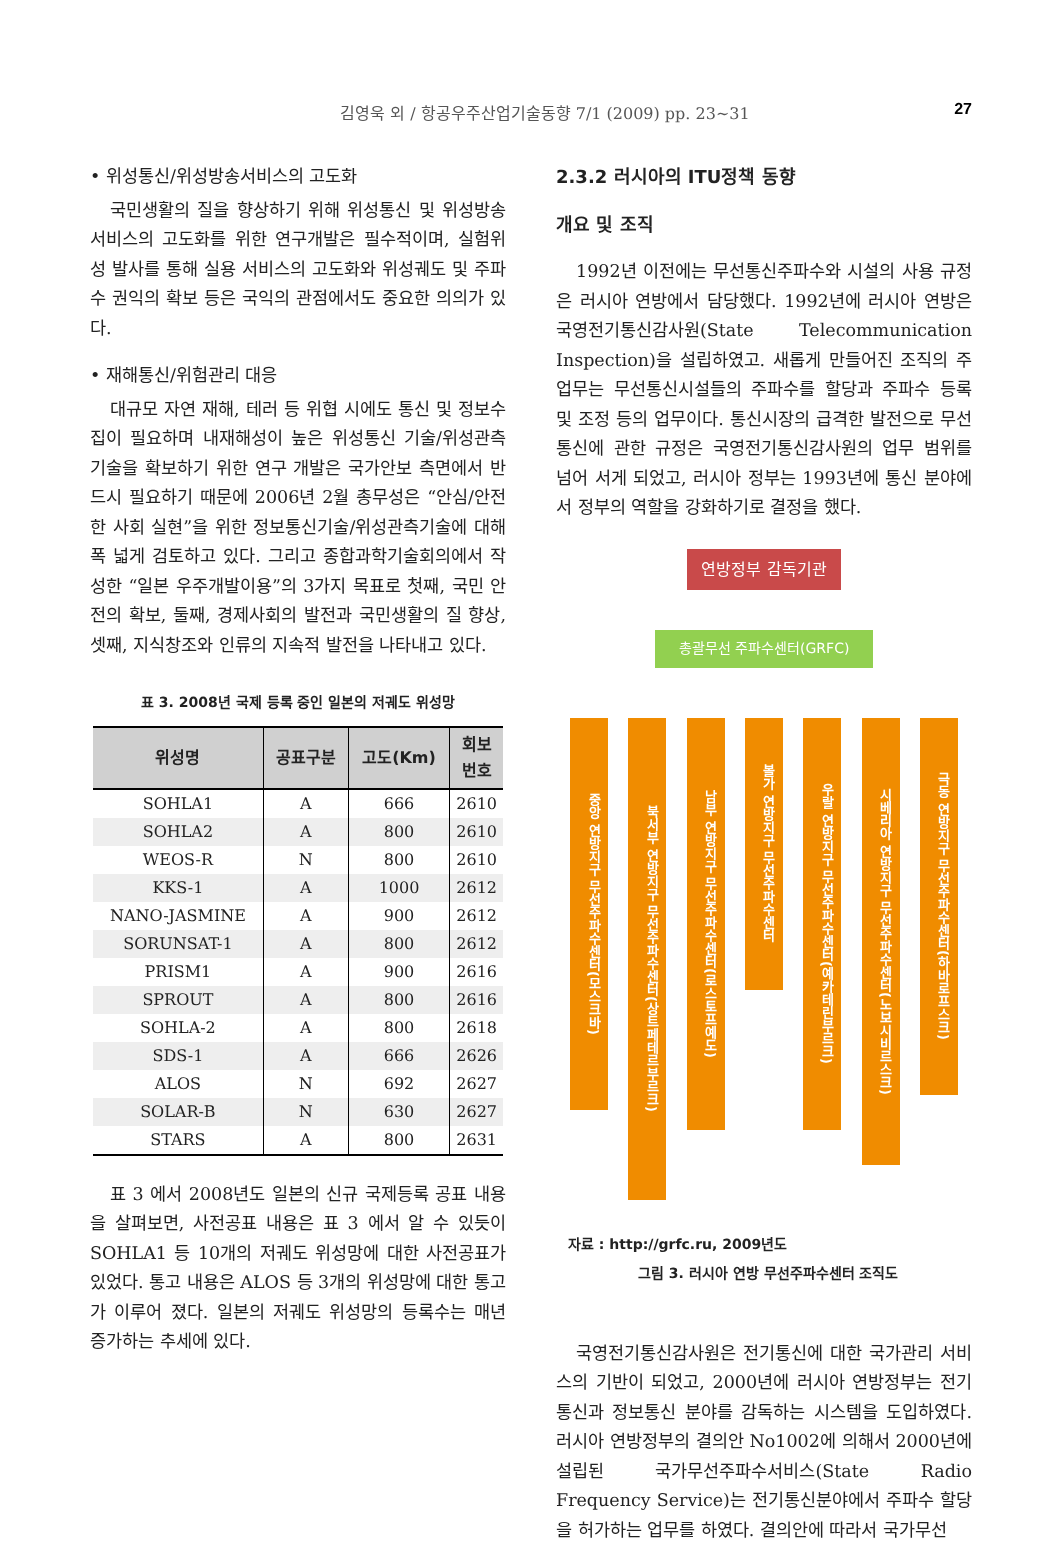김영욱 외 / 항공우주산업기술동향 7/1 (2009) pp. 23~31 27
• 위성통신/위성방송서비스의 고도화
국민생활의 질을 향상하기 위해 위성통신 및 위성방송서비스의 고도화를 위한 연구개발은 필수적이며, 실험위성 발사를 통해 실용 서비스의 고도화와 위성궤도 및 주파수 권익의 확보 등은 국익의 관점에서도 중요한 의의가 있다.
• 재해통신/위험관리 대응
대규모 자연 재해, 테러 등 위협 시에도 통신 및 정보수집이 필요하며 내재해성이 높은 위성통신 기술/위성관측기술을 확보하기 위한 연구 개발은 국가안보 측면에서 반드시 필요하기 때문에 2006년 2월 총무성은 “안심/안전한 사회 실현”을 위한 정보통신기술/위성관측기술에 대해 폭 넓게 검토하고 있다. 그리고 종합과학기술회의에서 작성한 “일본 우주개발이용”의 3가지 목표로 첫째, 국민 안전의 확보, 둘째, 경제사회의 발전과 국민생활의 질 향상, 셋째, 지식창조와 인류의 지속적 발전을 나타내고 있다.
표 3. 2008년 국제 등록 중인 일본의 저궤도 위성망
| 위성명 | 공표구분 | 고도(Km) | 회보 번호 |
| --- | --- | --- | --- |
| SOHLA1 | A | 666 | 2610 |
| SOHLA2 | A | 800 | 2610 |
| WEOS-R | N | 800 | 2610 |
| KKS-1 | A | 1000 | 2612 |
| NANO-JASMINE | A | 900 | 2612 |
| SORUNSAT-1 | A | 800 | 2612 |
| PRISM1 | A | 900 | 2616 |
| SPROUT | A | 800 | 2616 |
| SOHLA-2 | A | 800 | 2618 |
| SDS-1 | A | 666 | 2626 |
| ALOS | N | 692 | 2627 |
| SOLAR-B | N | 630 | 2627 |
| STARS | A | 800 | 2631 |
표 3 에서 2008년도 일본의 신규 국제등록 공표 내용을 살펴보면, 사전공표 내용은 표 3 에서 알 수 있듯이 SOHLA1 등 10개의 저궤도 위성망에 대한 사전공표가 있었다. 통고 내용은 ALOS 등 3개의 위성망에 대한 통고가 이루어 졌다. 일본의 저궤도 위성망의 등록수는 매년 증가하는 추세에 있다.
2.3.2 러시아의 ITU정책 동향
개요 및 조직
1992년 이전에는 무선통신주파수와 시설의 사용 규정은 러시아 연방에서 담당했다. 1992년에 러시아 연방은 국영전기통신감사원(State Telecommunication Inspection)을 설립하였고. 새롭게 만들어진 조직의 주 업무는 무선통신시설들의 주파수를 할당과 주파수 등록 및 조정 등의 업무이다. 통신시장의 급격한 발전으로 무선 통신에 관한 규정은 국영전기통신감사원의 업무 범위를 넘어 서게 되었고, 러시아 정부는 1993년에 통신 분야에서 정부의 역할을 강화하기로 결정을 했다.
연방정부 감독기관
총괄무선 주파수센터(GRFC)
중앙 연방지구 무선주파수센터(모스크바)
북서부 연방지구 무선주파수센터(상트페테르부르크)
남부 연방지구 무선주파수센터(로스토프예도)
볼가 연방지구 무선주파수센터
우랄 연방지구 무선주파수센터(예카테린부르크)
시베리아 연방지구 무선주파수센터(노보시비르스크)
극동 연방지구 무선주파수센터(하바로프스크)
자료 : http://grfc.ru, 2009년도
그림 3. 러시아 연방 무선주파수센터 조직도
국영전기통신감사원은 전기통신에 대한 국가관리 서비스의 기반이 되었고, 2000년에 러시아 연방정부는 전기통신과 정보통신 분야를 감독하는 시스템을 도입하였다. 러시아 연방정부의 결의안 No1002에 의해서 2000년에 설립된 국가무선주파수서비스(State Radio Frequency Service)는 전기통신분야에서 주파수 할당을 허가하는 업무를 하였다. 결의안에 따라서 국가무선